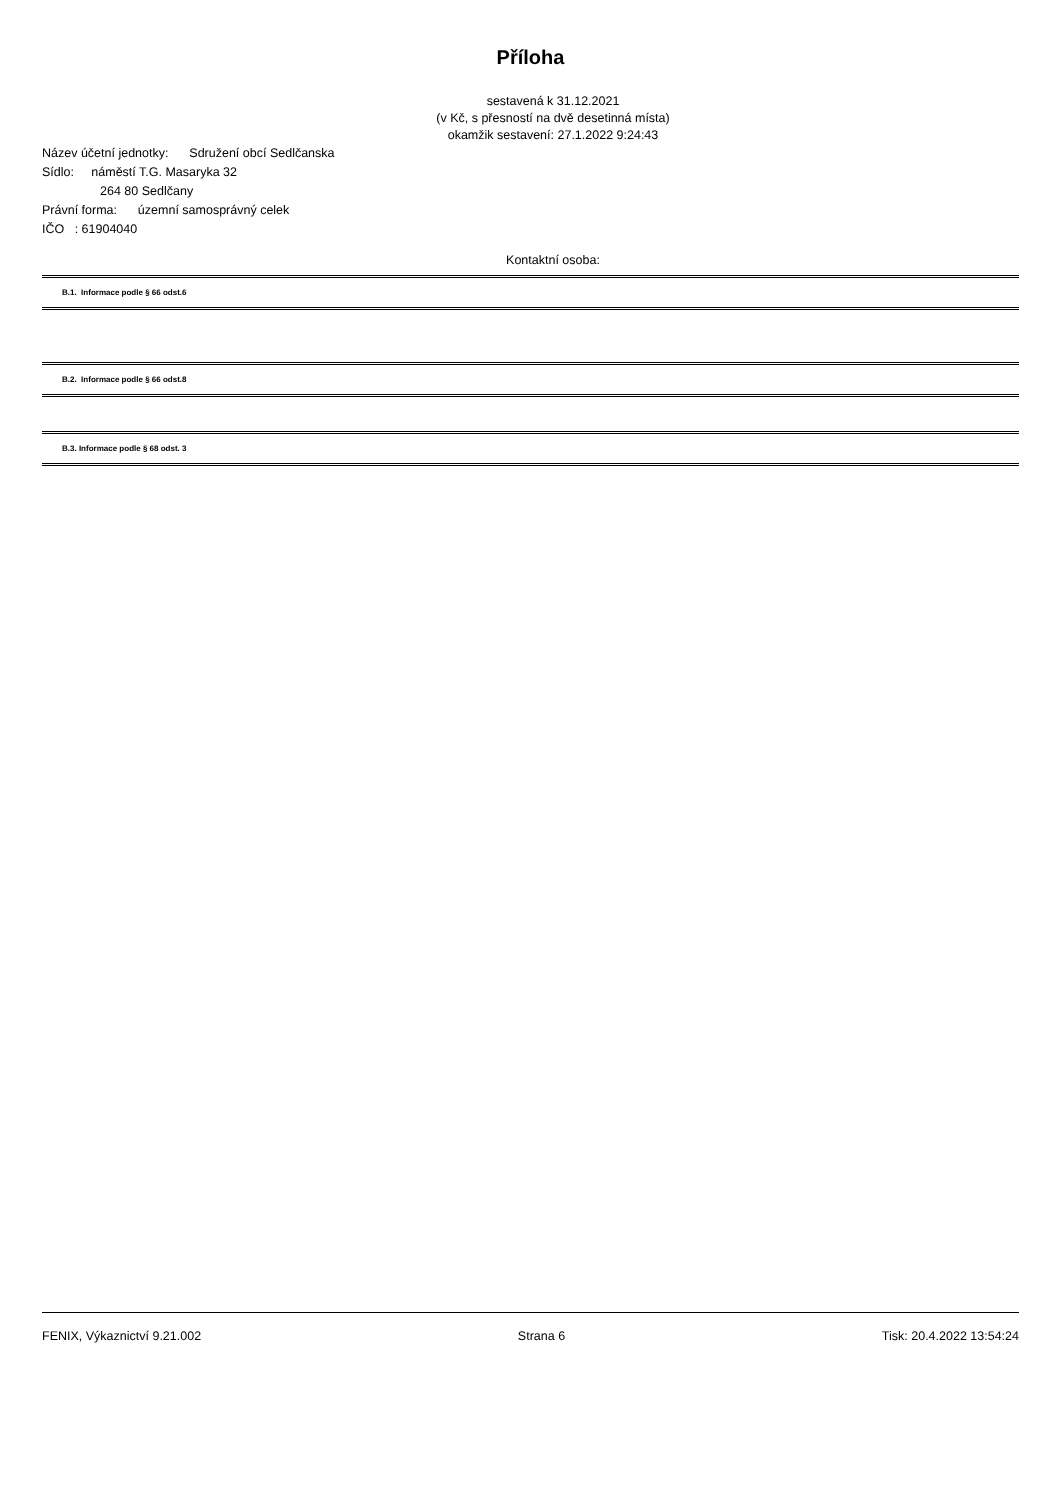Příloha
sestavená k 31.12.2021
(v Kč, s přesností na dvě desetinná místa)
okamžik sestavení: 27.1.2022 9:24:43
Název účetní jednotky: Sdružení obcí Sedlčanska
Sídlo: náměstí T.G. Masaryka 32
264 80 Sedlčany
Právní forma: územní samosprávný celek
IČO : 61904040
Kontaktní osoba:
B.1. Informace podle § 66 odst.6
B.2. Informace podle § 66 odst.8
B.3. Informace podle § 68 odst. 3
FENIX, Výkaznictví 9.21.002 Strana 6 Tisk: 20.4.2022 13:54:24